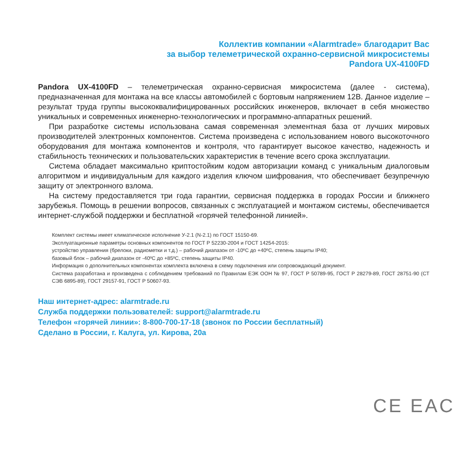Коллектив компании «Alarmtrade» благодарит Вас
за выбор телеметрической охранно-сервисной микросистемы
Pandora UX-4100FD
Pandora UX-4100FD – телеметрическая охранно-сервисная микросистема (далее - система), предназначенная для монтажа на все классы автомобилей с бортовым напряжением 12В. Данное изделие – результат труда группы высококвалифицированных российских инженеров, включает в себя множество уникальных и современных инженерно-технологических и программно-аппаратных решений.
При разработке системы использована самая современная элементная база от лучших мировых производителей электронных компонентов. Система произведена с использованием нового высокоточного оборудования для монтажа компонентов и контроля, что гарантирует высокое качество, надежность и стабильность технических и пользовательских характеристик в течение всего срока эксплуатации.
Система обладает максимально криптостойким кодом авторизации команд с уникальным диалоговым алгоритмом и индивидуальным для каждого изделия ключом шифрования, что обеспечивает безупречную защиту от электронного взлома.
На систему предоставляется три года гарантии, сервисная поддержка в городах России и ближнего зарубежья. Помощь в решении вопросов, связанных с эксплуатацией и монтажом системы, обеспечивается интернет-службой поддержки и бесплатной «горячей телефонной линией».
Комплект системы имеет климатическое исполнение У-2.1 (N-2.1) по ГОСТ 15150-69.
Эксплуатационные параметры основных компонентов по ГОСТ Р 52230-2004 и ГОСТ 14254-2015:
устройство управления (брелоки, радиометки и т.д.) – рабочий диапазон от -10ºС до +40ºС, степень защиты IP40;
базовый блок – рабочий диапазон от -40ºС до +85ºС, степень защиты IP40.
Информация о дополнительных компонентах комплекта включена в схему подключения или сопровождающий документ.
Система разработана и произведена с соблюдением требований по Правилам ЕЭК ООН № 97, ГОСТ Р 50789-95, ГОСТ Р 28279-89, ГОСТ 28751-90 (СТ СЭВ 6895-89), ГОСТ 29157-91, ГОСТ Р 50607-93.
Наш интернет-адрес: alarmtrade.ru
Служба поддержки пользователей: support@alarmtrade.ru
Телефон «горячей линии»: 8-800-700-17-18 (звонок по России бесплатный)
Сделано в России, г. Калуга, ул. Кирова, 20а
CE EAC